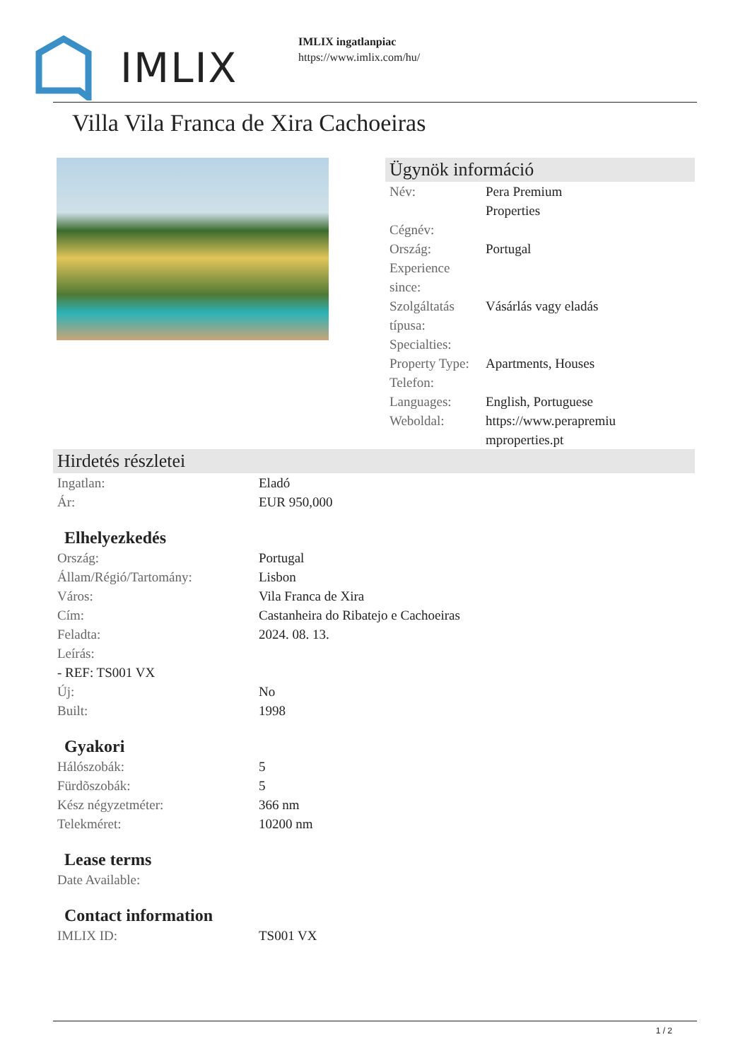IMLIX
IMLIX ingatlanpiac
https://www.imlix.com/hu/
Villa Vila Franca de Xira Cachoeiras
Ügynök információ
| Név: | Pera Premium Properties |
| Cégnév: | |
| Ország: | Portugal |
| Experience since: | |
| Szolgáltatás típusa: | Vásárlás vagy eladás |
| Specialties: | |
| Property Type: | Apartments, Houses |
| Telefon: | |
| Languages: | English, Portuguese |
| Weboldal: | https://www.perapremiu mproperties.pt |
Hirdetés részletei
| Ingatlan: | Eladó |
| Ár: | EUR 950,000 |
Elhelyezkedés
| Ország: | Portugal |
| Állam/Régió/Tartomány: | Lisbon |
| Város: | Vila Franca de Xira |
| Cím: | Castanheira do Ribatejo e Cachoeiras |
| Feladta: | 2024. 08. 13. |
| Leírás: | |
| - REF: TS001 VX | |
| Új: | No |
| Built: | 1998 |
Gyakori
| Hálószobák: | 5 |
| Fürdõszobák: | 5 |
| Kész négyzetméter: | 366 nm |
| Telekméret: | 10200 nm |
Lease terms
| Date Available: | |
Contact information
| IMLIX ID: | TS001 VX |
1 / 2